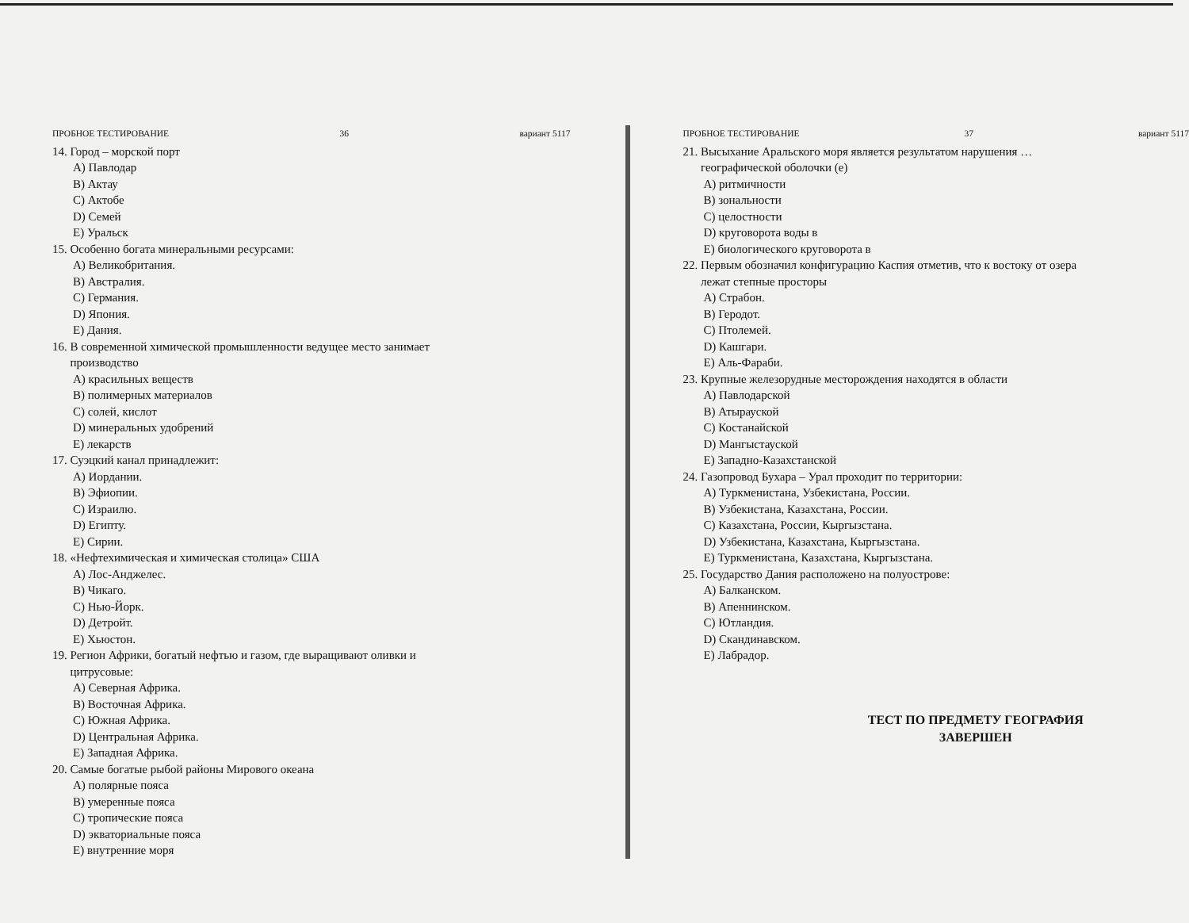ПРОБНОЕ ТЕСТИРОВАНИЕ 36 вариант 5117
14. Город – морской порт
A) Павлодар
B) Актау
C) Актобе
D) Семей
E) Уральск
15. Особенно богата минеральными ресурсами:
A) Великобритания.
B) Австралия.
C) Германия.
D) Япония.
E) Дания.
16. В современной химической промышленности ведущее место занимает
производство
A) красильных веществ
B) полимерных материалов
C) солей, кислот
D) минеральных удобрений
E) лекарств
17. Суэцкий канал принадлежит:
A) Иордании.
B) Эфиопии.
C) Израилю.
D) Египту.
E) Сирии.
18. «Нефтехимическая и химическая столица» США
A) Лос-Анджелес.
B) Чикаго.
C) Нью-Йорк.
D) Детройт.
E) Хьюстон.
19. Регион Африки, богатый нефтью и газом, где выращивают оливки и
цитрусовые:
A) Северная Африка.
B) Восточная Африка.
C) Южная Африка.
D) Центральная Африка.
E) Западная Африка.
20. Самые богатые рыбой районы Мирового океана
A) полярные пояса
B) умеренные пояса
C) тропические пояса
D) экваториальные пояса
E) внутренние моря
ПРОБНОЕ ТЕСТИРОВАНИЕ 37 вариант 5117
21. Высыхание Аральского моря является результатом нарушения …
географической оболочки (е)
A) ритмичности
B) зональности
C) целостности
D) круговорота воды в
E) биологического круговорота в
22. Первым обозначил конфигурацию Каспия отметив, что к востоку от озера
лежат степные просторы
A) Страбон.
B) Геродот.
C) Птолемей.
D) Кашгари.
E) Аль-Фараби.
23. Крупные железорудные месторождения находятся в области
A) Павлодарской
B) Атырауской
C) Костанайской
D) Мангыстауской
E) Западно-Казахстанской
24. Газопровод Бухара – Урал проходит по территории:
A) Туркменистана, Узбекистана, России.
B) Узбекистана, Казахстана, России.
C) Казахстана, России, Кыргызстана.
D) Узбекистана, Казахстана, Кыргызстана.
E) Туркменистана, Казахстана, Кыргызстана.
25. Государство Дания расположено на полуострове:
A) Балканском.
B) Апеннинском.
C) Ютландия.
D) Скандинавском.
E) Лабрадор.
ТЕСТ ПО ПРЕДМЕТУ ГЕОГРАФИЯ
ЗАВЕРШЕН